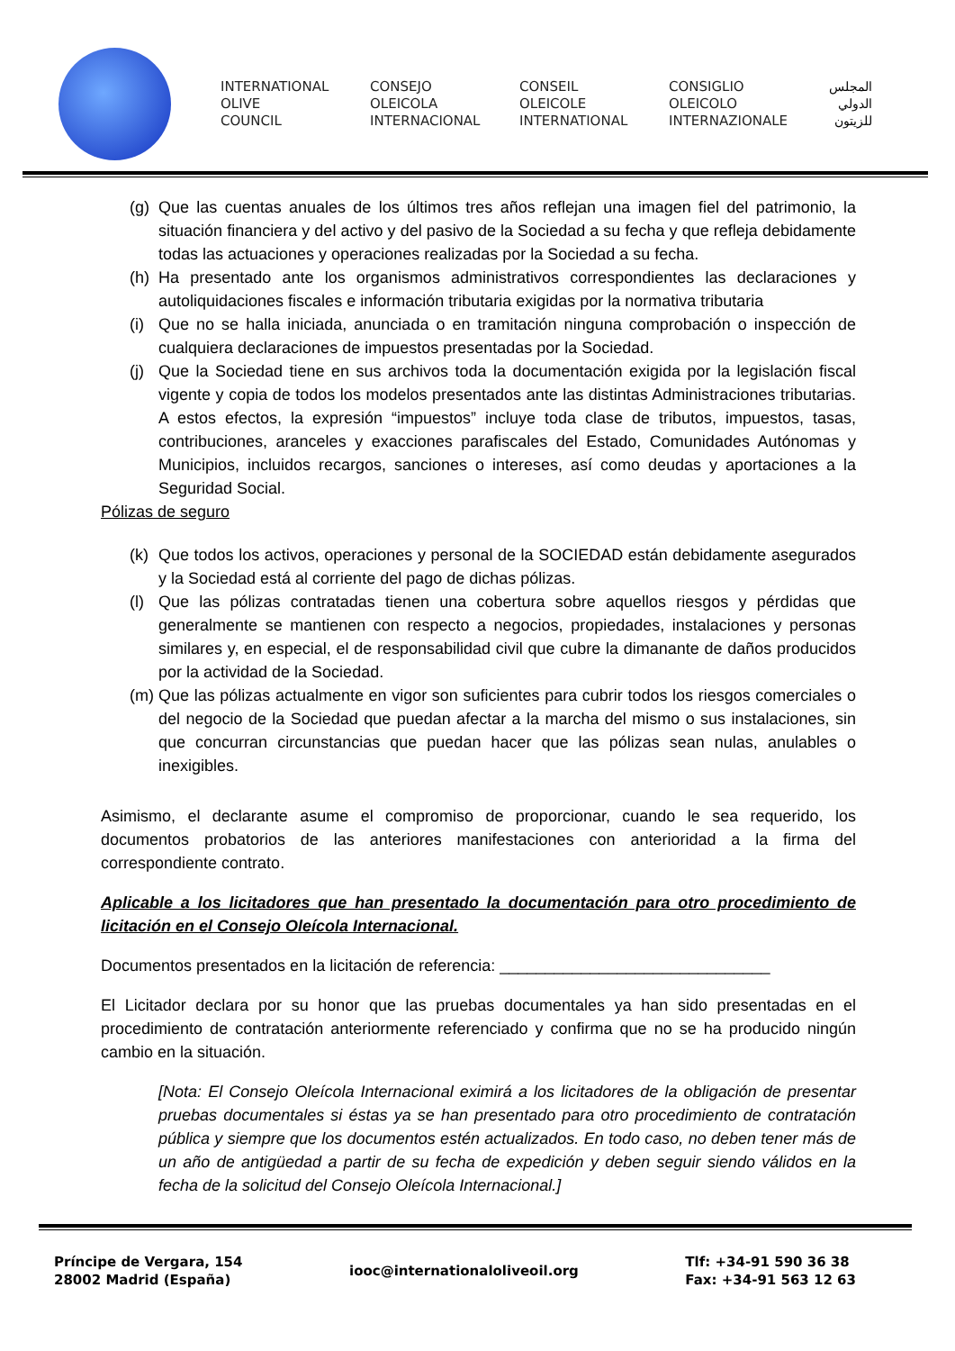INTERNATIONAL
OLIVE
COUNCIL
CONSEJO
OLEICOLA
INTERNACIONAL
CONSEIL
OLEICOLE
INTERNATIONAL
CONSIGLIO
OLEICOLO
INTERNAZIONALE
المجلس
الدولي
للزيتون
(g) Que las cuentas anuales de los últimos tres años reflejan una imagen fiel del patrimonio, la situación financiera y del activo y del pasivo de la Sociedad a su fecha y que refleja debidamente todas las actuaciones y operaciones realizadas por la Sociedad a su fecha.
(h) Ha presentado ante los organismos administrativos correspondientes las declaraciones y autoliquidaciones fiscales e información tributaria exigidas por la normativa tributaria
(i) Que no se halla iniciada, anunciada o en tramitación ninguna comprobación o inspección de cualquiera declaraciones de impuestos presentadas por la Sociedad.
(j) Que la Sociedad tiene en sus archivos toda la documentación exigida por la legislación fiscal vigente y copia de todos los modelos presentados ante las distintas Administraciones tributarias. A estos efectos, la expresión “impuestos” incluye toda clase de tributos, impuestos, tasas, contribuciones, aranceles y exacciones parafiscales del Estado, Comunidades Autónomas y Municipios, incluidos recargos, sanciones o intereses, así como deudas y aportaciones a la Seguridad Social.
Pólizas de seguro
(k) Que todos los activos, operaciones y personal de la SOCIEDAD están debidamente asegurados y la Sociedad está al corriente del pago de dichas pólizas.
(l) Que las pólizas contratadas tienen una cobertura sobre aquellos riesgos y pérdidas que generalmente se mantienen con respecto a negocios, propiedades, instalaciones y personas similares y, en especial, el de responsabilidad civil que cubre la dimanante de daños producidos por la actividad de la Sociedad.
(m) Que las pólizas actualmente en vigor son suficientes para cubrir todos los riesgos comerciales o del negocio de la Sociedad que puedan afectar a la marcha del mismo o sus instalaciones, sin que concurran circunstancias que puedan hacer que las pólizas sean nulas, anulables o inexigibles.
Asimismo, el declarante asume el compromiso de proporcionar, cuando le sea requerido, los documentos probatorios de las anteriores manifestaciones con anterioridad a la firma del correspondiente contrato.
Aplicable a los licitadores que han presentado la documentación para otro procedimiento de licitación en el Consejo Oleícola Internacional.
Documentos presentados en la licitación de referencia: ______________________________
El Licitador declara por su honor que las pruebas documentales ya han sido presentadas en el procedimiento de contratación anteriormente referenciado y confirma que no se ha producido ningún cambio en la situación.
[Nota: El Consejo Oleícola Internacional eximirá a los licitadores de la obligación de presentar pruebas documentales si éstas ya se han presentado para otro procedimiento de contratación pública y siempre que los documentos estén actualizados. En todo caso, no deben tener más de un año de antigüedad a partir de su fecha de expedición y deben seguir siendo válidos en la fecha de la solicitud del Consejo Oleícola Internacional.]
Príncipe de Vergara, 154
28002 Madrid (España)
iooc@internationaloliveoil.org
Tlf: +34-91 590 36 38
Fax: +34-91 563 12 63